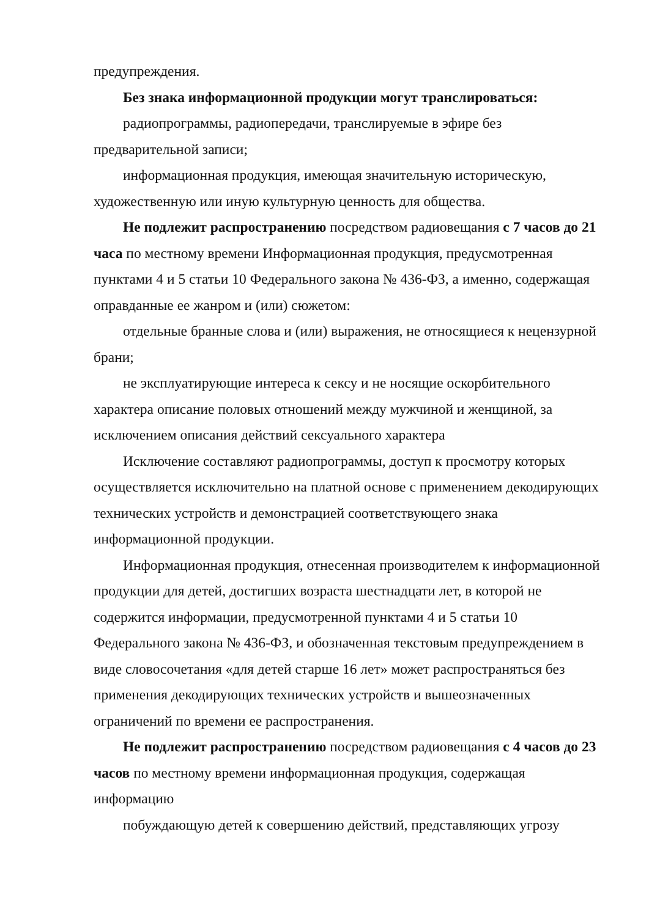предупреждения.
Без знака информационной продукции могут транслироваться:
радиопрограммы, радиопередачи, транслируемые в эфире без предварительной записи;
информационная продукция, имеющая значительную историческую, художественную или иную культурную ценность для общества.
Не подлежит распространению посредством радиовещания с 7 часов до 21 часа по местному времени Информационная продукция, предусмотренная пунктами 4 и 5 статьи 10 Федерального закона № 436-ФЗ, а именно, содержащая оправданные ее жанром и (или) сюжетом:
отдельные бранные слова и (или) выражения, не относящиеся к нецензурной брани;
не эксплуатирующие интереса к сексу и не носящие оскорбительного характера описание половых отношений между мужчиной и женщиной, за исключением описания действий сексуального характера
Исключение составляют радиопрограммы, доступ к просмотру которых осуществляется исключительно на платной основе с применением декодирующих технических устройств и демонстрацией соответствующего знака информационной продукции.
Информационная продукция, отнесенная производителем к информационной продукции для детей, достигших возраста шестнадцати лет, в которой не содержится информации, предусмотренной пунктами 4 и 5 статьи 10 Федерального закона № 436-ФЗ, и обозначенная текстовым предупреждением в виде словосочетания «для детей старше 16 лет» может распространяться без применения декодирующих технических устройств и вышеозначенных ограничений по времени ее распространения.
Не подлежит распространению посредством радиовещания с 4 часов до 23 часов по местному времени информационная продукция, содержащая информацию
побуждающую детей к совершению действий, представляющих угрозу